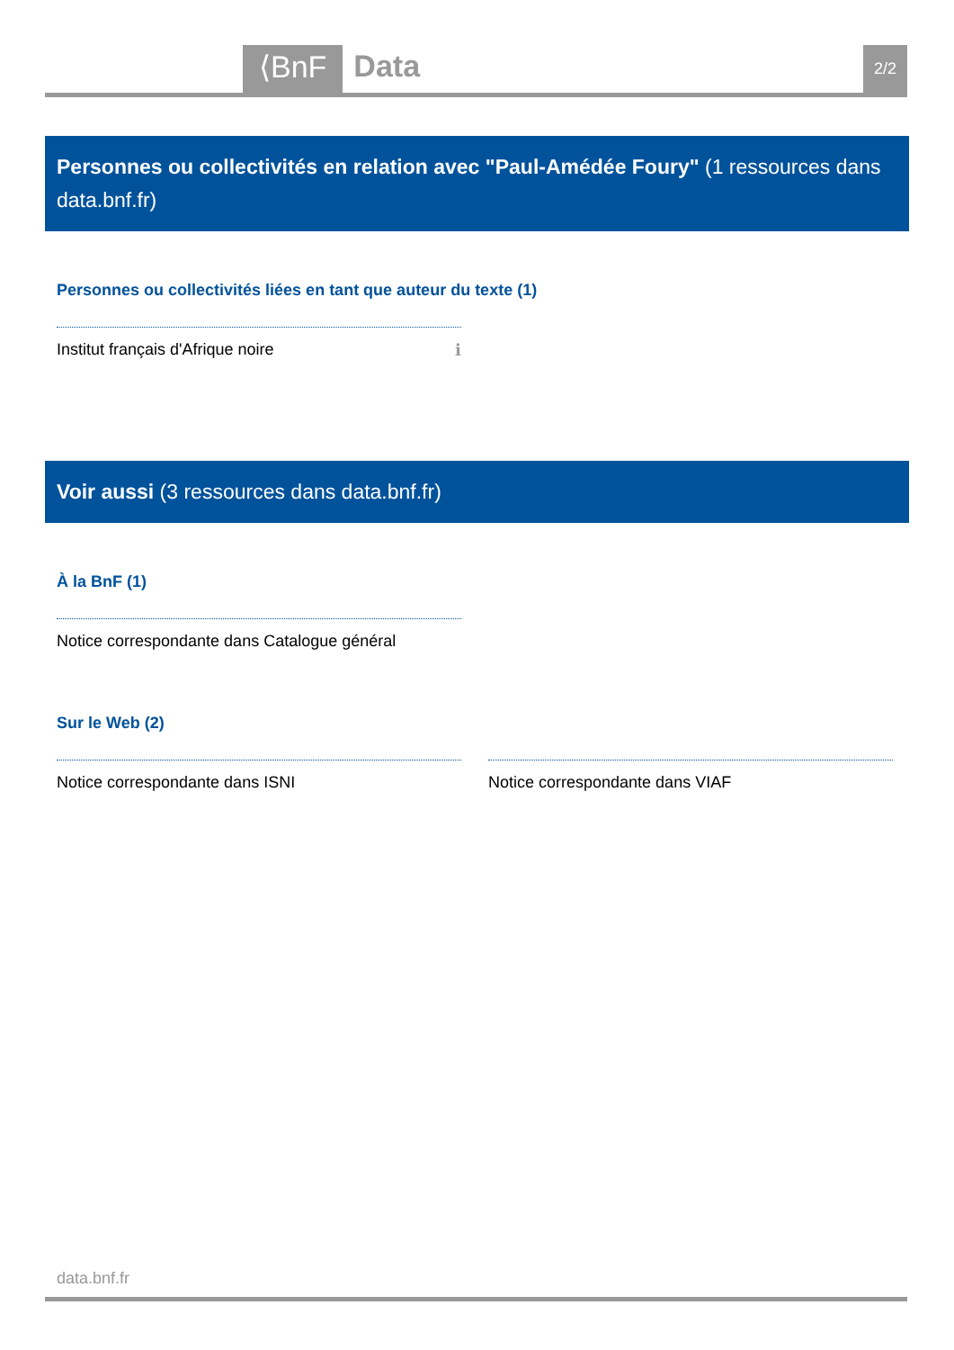⟨BnF Data 2/2
Personnes ou collectivités en relation avec "Paul-Amédée Foury" (1 ressources dans data.bnf.fr)
Personnes ou collectivités liées en tant que auteur du texte (1)
Institut français d'Afrique noire ℹ
Voir aussi (3 ressources dans data.bnf.fr)
À la BnF (1)
Notice correspondante dans Catalogue général
Sur le Web (2)
Notice correspondante dans ISNI Notice correspondante dans VIAF
data.bnf.fr